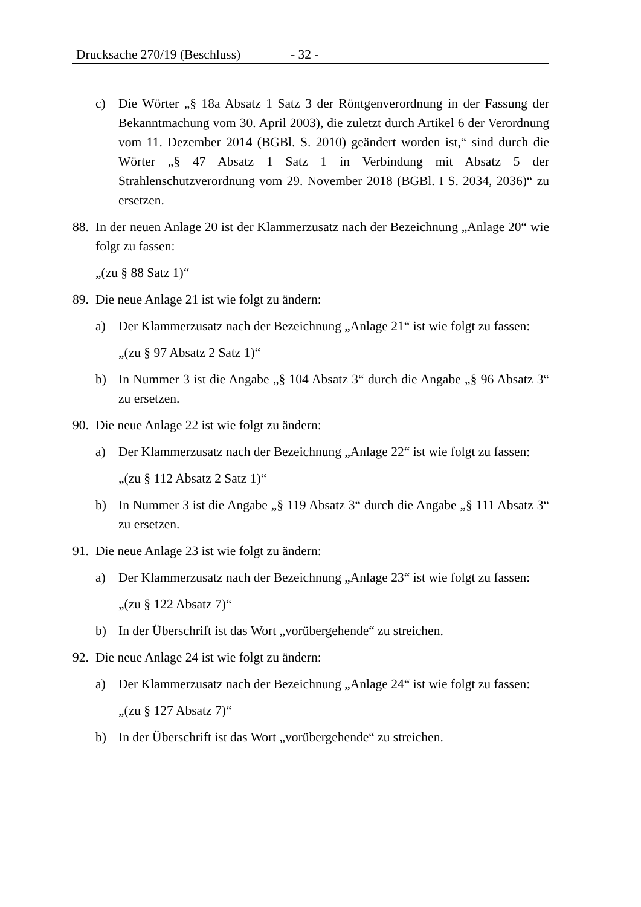Drucksache 270/19 (Beschluss) - 32 -
c) Die Wörter „§ 18a Absatz 1 Satz 3 der Röntgenverordnung in der Fassung der Bekanntmachung vom 30. April 2003), die zuletzt durch Artikel 6 der Verordnung vom 11. Dezember 2014 (BGBl. S. 2010) geändert worden ist,“ sind durch die Wörter „§ 47 Absatz 1 Satz 1 in Verbindung mit Absatz 5 der Strahlenschutzverordnung vom 29. November 2018 (BGBl. I S. 2034, 2036)“ zu ersetzen.
88.
In der neuen Anlage 20 ist der Klammerzusatz nach der Bezeichnung „Anlage 20“ wie folgt zu fassen:
„(zu § 88 Satz 1)“
89.
Die neue Anlage 21 ist wie folgt zu ändern:
a) Der Klammerzusatz nach der Bezeichnung „Anlage 21“ ist wie folgt zu fassen:
„(zu § 97 Absatz 2 Satz 1)“
b) In Nummer 3 ist die Angabe „§ 104 Absatz 3“ durch die Angabe „§ 96 Absatz 3“ zu ersetzen.
90.
Die neue Anlage 22 ist wie folgt zu ändern:
a) Der Klammerzusatz nach der Bezeichnung „Anlage 22“ ist wie folgt zu fassen:
„(zu § 112 Absatz 2 Satz 1)“
b) In Nummer 3 ist die Angabe „§ 119 Absatz 3“ durch die Angabe „§ 111 Absatz 3“ zu ersetzen.
91.
Die neue Anlage 23 ist wie folgt zu ändern:
a) Der Klammerzusatz nach der Bezeichnung „Anlage 23“ ist wie folgt zu fassen:
„(zu § 122 Absatz 7)“
b) In der Überschrift ist das Wort „vorübergehende“ zu streichen.
92.
Die neue Anlage 24 ist wie folgt zu ändern:
a) Der Klammerzusatz nach der Bezeichnung „Anlage 24“ ist wie folgt zu fassen:
„(zu § 127 Absatz 7)“
b) In der Überschrift ist das Wort „vorübergehende“ zu streichen.